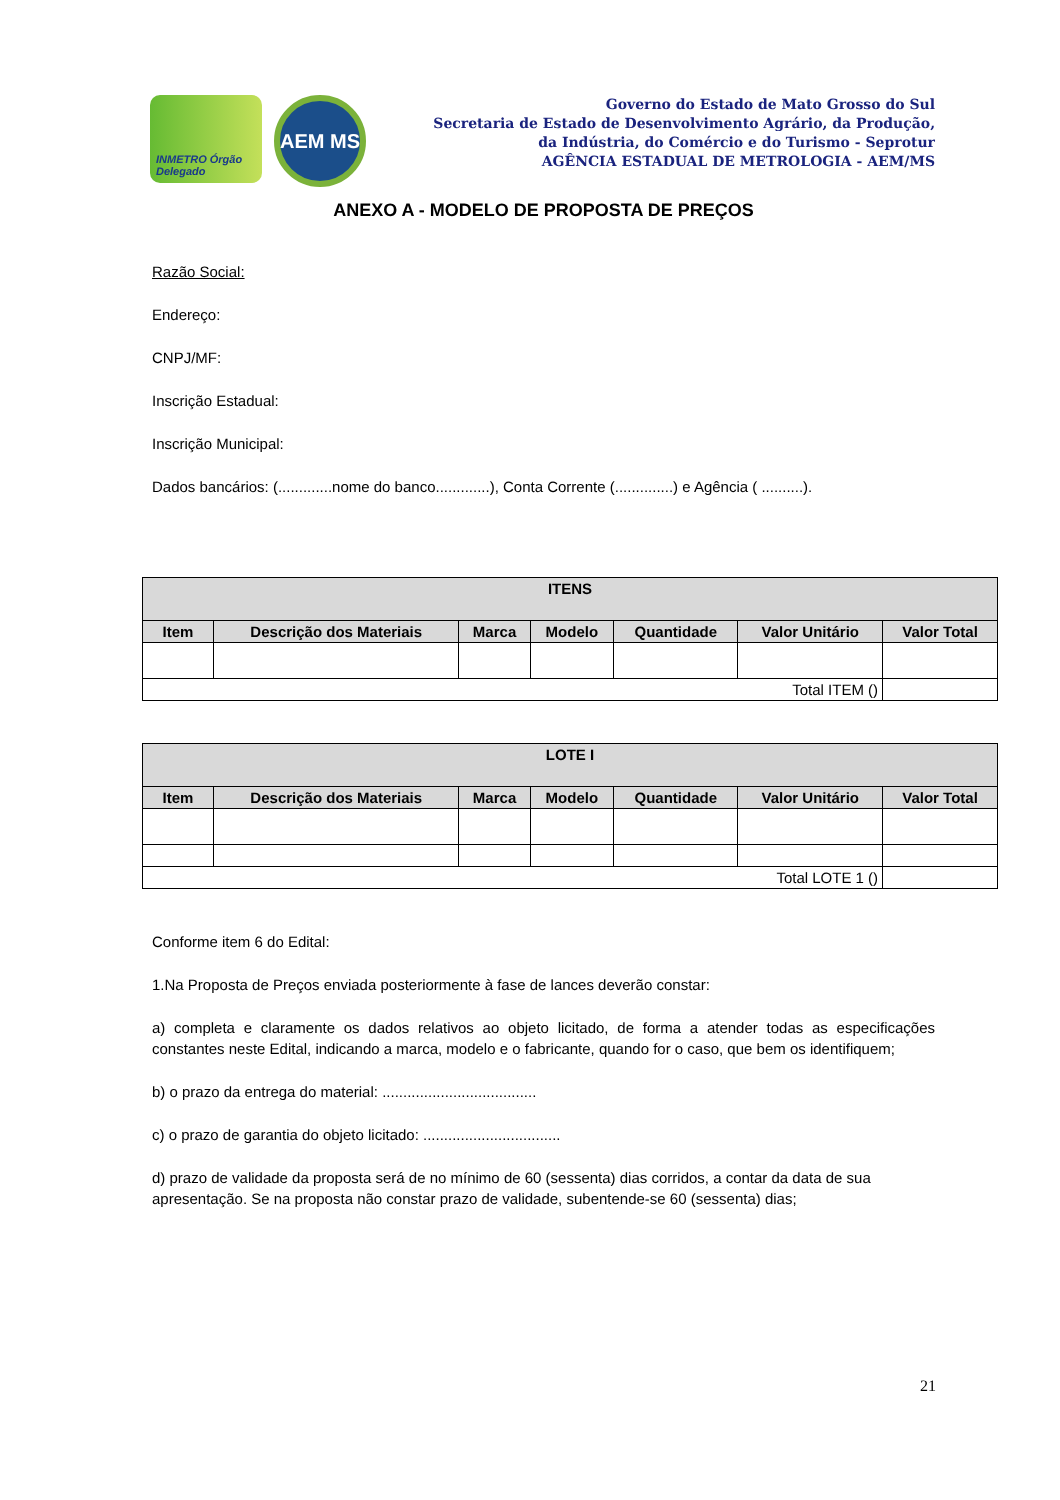INMETRO Órgão Delegado
AEM MS
Governo do Estado de Mato Grosso do Sul
Secretaria de Estado de Desenvolvimento Agrário, da Produção,
da Indústria, do Comércio e do Turismo - Seprotur
AGÊNCIA ESTADUAL DE METROLOGIA - AEM/MS
ANEXO A - MODELO DE PROPOSTA DE PREÇOS
Razão Social:
Endereço:
CNPJ/MF:
Inscrição Estadual:
Inscrição Municipal:
Dados bancários: (.............nome do banco.............), Conta Corrente (..............) e Agência ( ..........).
| ITENS | | | | | | |
| --- | --- | --- | --- | --- | --- | --- |
| Item | Descrição dos Materiais | Marca | Modelo | Quantidade | Valor Unitário | Valor Total |
| Total ITEM () | | | | | | |
| LOTE I | | | | | | |
| --- | --- | --- | --- | --- | --- | --- |
| Item | Descrição dos Materiais | Marca | Modelo | Quantidade | Valor Unitário | Valor Total |
| Total LOTE 1 () | | | | | | |
Conforme item 6 do Edital:
1.Na Proposta de Preços enviada posteriormente à fase de lances deverão constar:
a) completa e claramente os dados relativos ao objeto licitado, de forma a atender todas as especificações constantes neste Edital, indicando a marca, modelo e o fabricante, quando for o caso, que bem os identifiquem;
b) o prazo da entrega do material: .....................................
c) o prazo de garantia do objeto licitado: .................................
d) prazo de validade da proposta será de no mínimo de 60 (sessenta) dias corridos, a contar da data de sua apresentação. Se na proposta não constar prazo de validade, subentende-se 60 (sessenta) dias;
21